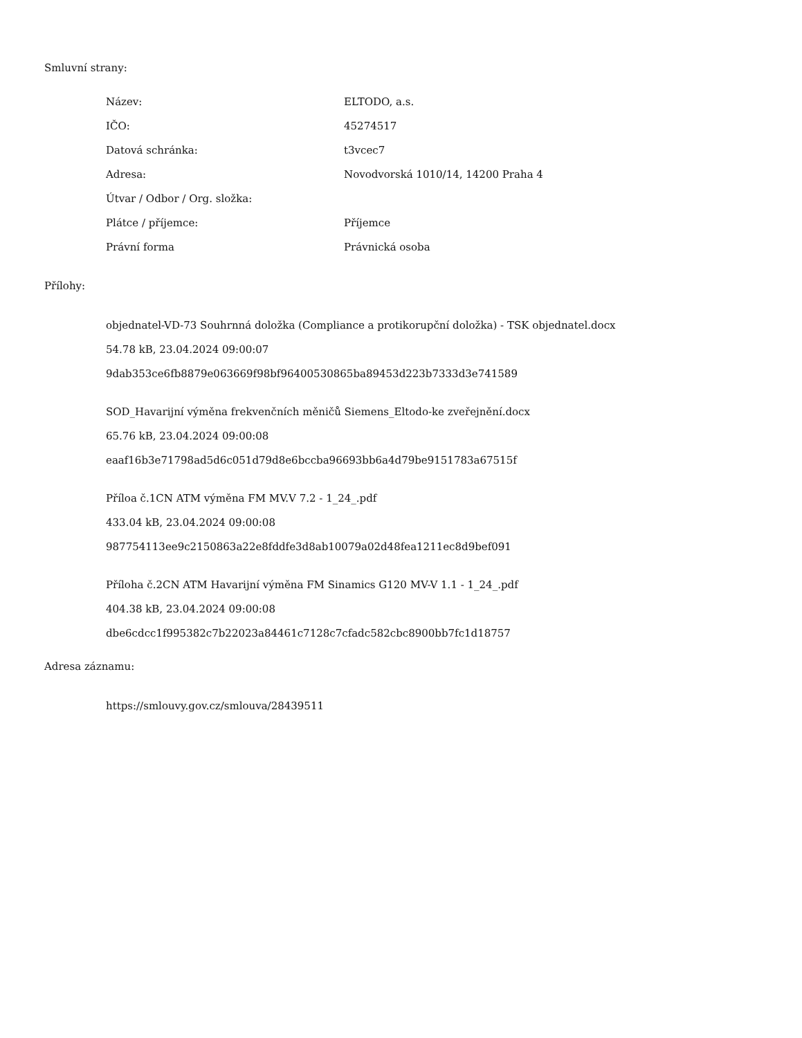Smluvní strany:
| Název: | ELTODO, a.s. |
| IČO: | 45274517 |
| Datová schránka: | t3vcec7 |
| Adresa: | Novodvorská 1010/14, 14200 Praha 4 |
| Útvar / Odbor / Org. složka: | |
| Plátce / příjemce: | Příjemce |
| Právní forma | Právnická osoba |
Přílohy:
objednatel-VD-73 Souhrnná doložka (Compliance a protikorupční doložka) - TSK objednatel.docx
54.78 kB, 23.04.2024 09:00:07
9dab353ce6fb8879e063669f98bf96400530865ba89453d223b7333d3e741589
SOD_Havarijní výměna frekvenčních měničů Siemens_Eltodo-ke zveřejnění.docx
65.76 kB, 23.04.2024 09:00:08
eaaf16b3e71798ad5d6c051d79d8e6bccba96693bb6a4d79be9151783a67515f
Příloa č.1CN ATM výměna FM MV.V 7.2 - 1_24_.pdf
433.04 kB, 23.04.2024 09:00:08
987754113ee9c2150863a22e8fddfe3d8ab10079a02d48fea1211ec8d9bef091
Příloha č.2CN ATM Havarijní výměna FM Sinamics G120 MV-V 1.1 - 1_24_.pdf
404.38 kB, 23.04.2024 09:00:08
dbe6cdcc1f995382c7b22023a84461c7128c7cfadc582cbc8900bb7fc1d18757
Adresa záznamu:
https://smlouvy.gov.cz/smlouva/28439511